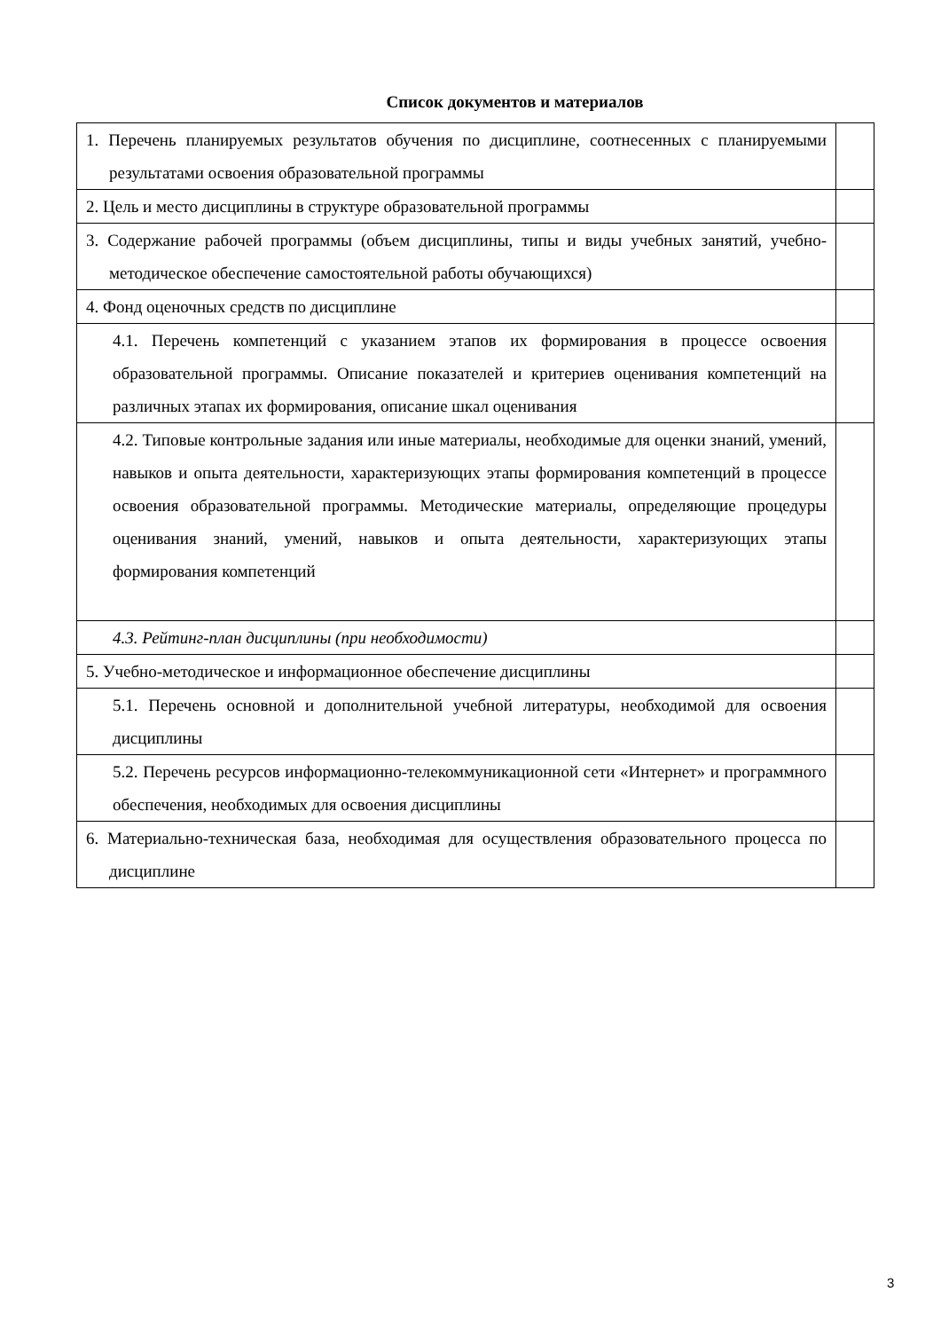Список документов и материалов
| 1. Перечень планируемых результатов обучения по дисциплине, соотнесенных с планируемыми результатами освоения образовательной программы | |
| 2. Цель и место дисциплины в структуре образовательной программы | |
| 3. Содержание рабочей программы (объем дисциплины, типы и виды учебных занятий, учебно-методическое обеспечение самостоятельной работы обучающихся) | |
| 4. Фонд оценочных средств по дисциплине | |
| 4.1. Перечень компетенций с указанием этапов их формирования в процессе освоения образовательной программы. Описание показателей и критериев оценивания компетенций на различных этапах их формирования, описание шкал оценивания | |
| 4.2. Типовые контрольные задания или иные материалы, необходимые для оценки знаний, умений, навыков и опыта деятельности, характеризующих этапы формирования компетенций в процессе освоения образовательной программы. Методические материалы, определяющие процедуры оценивания знаний, умений, навыков и опыта деятельности, характеризующих этапы формирования компетенций | |
| 4.3. Рейтинг-план дисциплины (при необходимости) | |
| 5. Учебно-методическое и информационное обеспечение дисциплины | |
| 5.1. Перечень основной и дополнительной учебной литературы, необходимой для освоения дисциплины | |
| 5.2. Перечень ресурсов информационно-телекоммуникационной сети «Интернет» и программного обеспечения, необходимых для освоения дисциплины | |
| 6. Материально-техническая база, необходимая для осуществления образовательного процесса по дисциплине | |
3